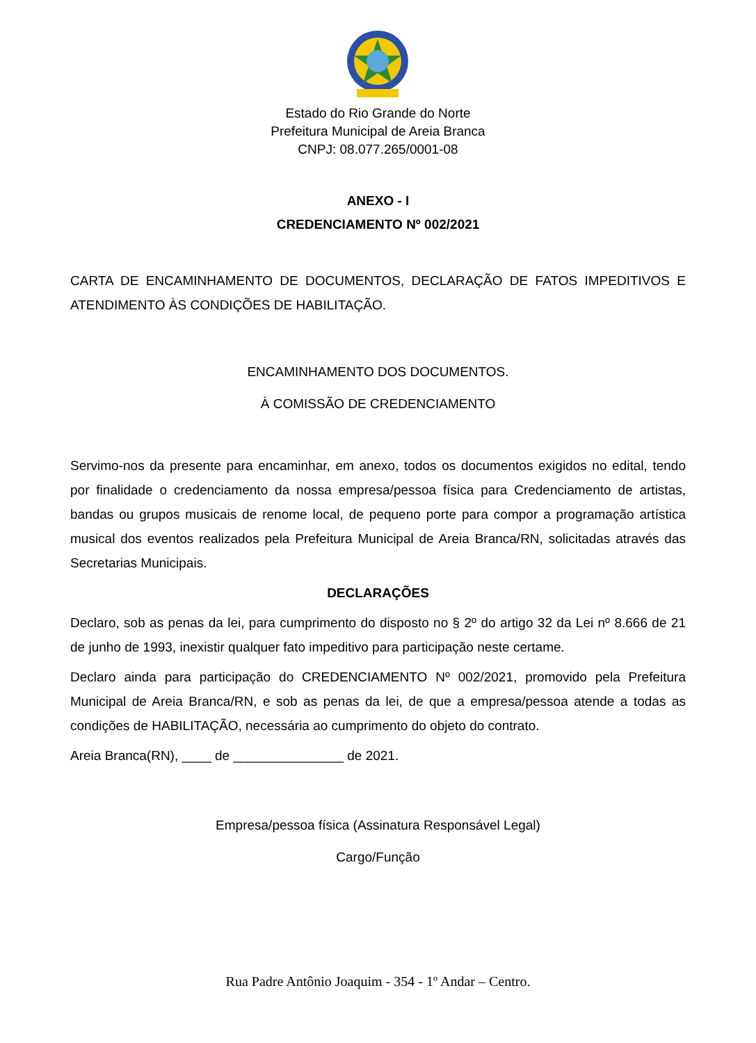Estado do Rio Grande do Norte
Prefeitura Municipal de Areia Branca
CNPJ: 08.077.265/0001-08
ANEXO - I
CREDENCIAMENTO Nº 002/2021
CARTA DE ENCAMINHAMENTO DE DOCUMENTOS, DECLARAÇÃO DE FATOS IMPEDITIVOS E ATENDIMENTO ÀS CONDIÇÕES DE HABILITAÇÃO.
ENCAMINHAMENTO DOS DOCUMENTOS.
À COMISSÃO DE CREDENCIAMENTO
Servimo-nos da presente para encaminhar, em anexo, todos os documentos exigidos no edital, tendo por finalidade o credenciamento da nossa empresa/pessoa física para Credenciamento de artistas, bandas ou grupos musicais de renome local, de pequeno porte para compor a programação artística musical dos eventos realizados pela Prefeitura Municipal de Areia Branca/RN, solicitadas através das Secretarias Municipais.
DECLARAÇÕES
Declaro, sob as penas da lei, para cumprimento do disposto no § 2º do artigo 32 da Lei nº 8.666 de 21 de junho de 1993, inexistir qualquer fato impeditivo para participação neste certame.
Declaro ainda para participação do CREDENCIAMENTO Nº 002/2021, promovido pela Prefeitura Municipal de Areia Branca/RN, e sob as penas da lei, de que a empresa/pessoa atende a todas as condições de HABILITAÇÃO, necessária ao cumprimento do objeto do contrato.
Areia Branca(RN), ____ de _______________ de 2021.
Empresa/pessoa física (Assinatura Responsável Legal)
Cargo/Função
Rua Padre Antônio Joaquim - 354 - 1º Andar – Centro.